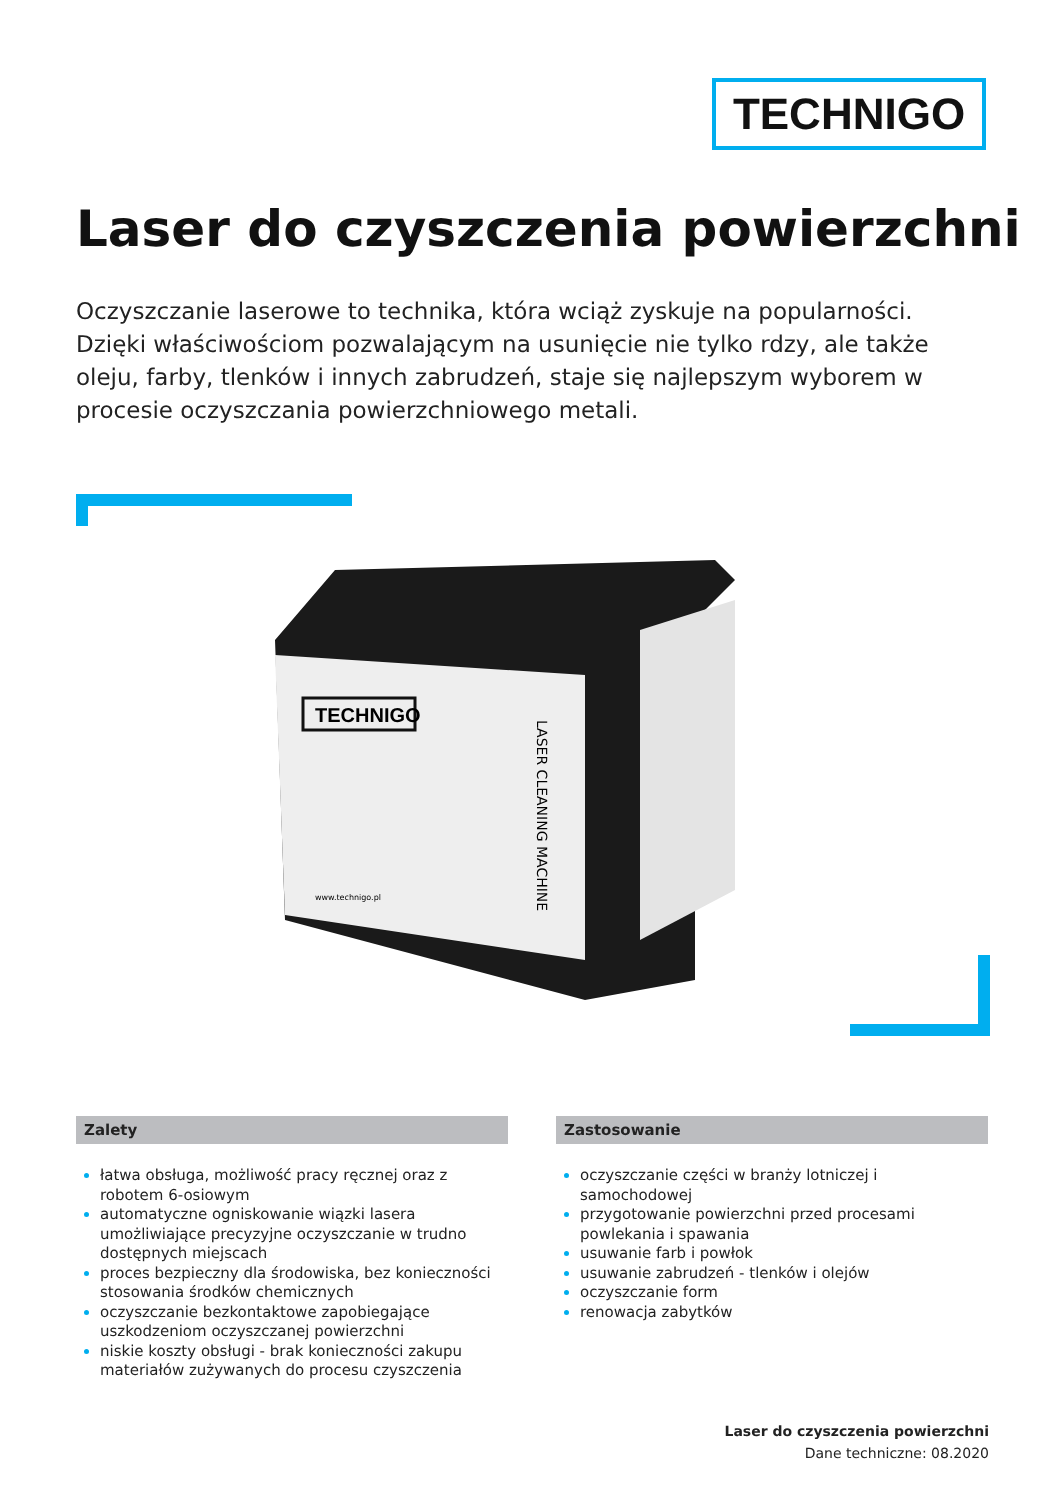TECHNIGO
Laser do czyszczenia powierzchni
Oczyszczanie laserowe to technika, która wciąż zyskuje na popularności. Dzięki właściwościom pozwalającym na usunięcie nie tylko rdzy, ale także oleju, farby, tlenków i innych zabrudzeń, staje się najlepszym wyborem w procesie oczyszczania powierzchniowego metali.
TECHNIGO
www.technigo.pl
LASER CLEANING MACHINE
Zalety
łatwa obsługa, możliwość pracy ręcznej oraz z robotem 6-osiowym
automatyczne ogniskowanie wiązki lasera umożliwiające precyzyjne oczyszczanie w trudno dostępnych miejscach
proces bezpieczny dla środowiska, bez konieczności stosowania środków chemicznych
oczyszczanie bezkontaktowe zapobiegające uszkodzeniom oczyszczanej powierzchni
niskie koszty obsługi - brak konieczności zakupu materiałów zużywanych do procesu czyszczenia
Zastosowanie
oczyszczanie części w branży lotniczej i samochodowej
przygotowanie powierzchni przed procesami powlekania i spawania
usuwanie farb i powłok
usuwanie zabrudzeń - tlenków i olejów
oczyszczanie form
renowacja zabytków
Laser do czyszczenia powierzchni
Dane techniczne: 08.2020